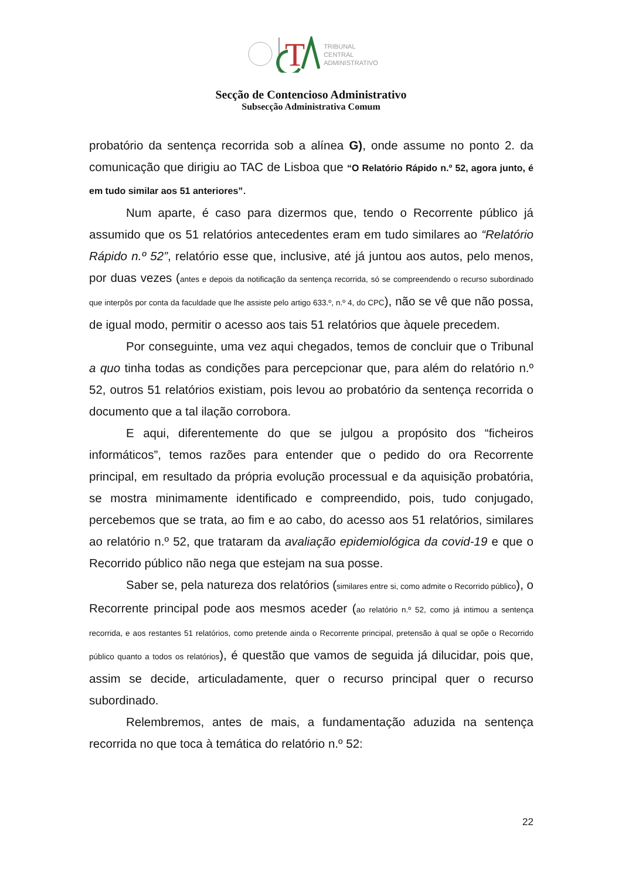T
TRIBUNAL
CENTRAL
ADMINISTRATIVO
Secção de Contencioso Administrativo
Subsecção Administrativa Comum
probatório da sentença recorrida sob a alínea G), onde assume no ponto 2. da comunicação que dirigiu ao TAC de Lisboa que “O Relatório Rápido n.º 52, agora junto, é em tudo similar aos 51 anteriores”.
Num aparte, é caso para dizermos que, tendo o Recorrente público já assumido que os 51 relatórios antecedentes eram em tudo similares ao “Relatório Rápido n.º 52”, relatório esse que, inclusive, até já juntou aos autos, pelo menos, por duas vezes (antes e depois da notificação da sentença recorrida, só se compreendendo o recurso subordinado que interpôs por conta da faculdade que lhe assiste pelo artigo 633.º, n.º 4, do CPC), não se vê que não possa, de igual modo, permitir o acesso aos tais 51 relatórios que àquele precedem.
Por conseguinte, uma vez aqui chegados, temos de concluir que o Tribunal a quo tinha todas as condições para percepcionar que, para além do relatório n.º 52, outros 51 relatórios existiam, pois levou ao probatório da sentença recorrida o documento que a tal ilação corrobora.
E aqui, diferentemente do que se julgou a propósito dos “ficheiros informáticos”, temos razões para entender que o pedido do ora Recorrente principal, em resultado da própria evolução processual e da aquisição probatória, se mostra minimamente identificado e compreendido, pois, tudo conjugado, percebemos que se trata, ao fim e ao cabo, do acesso aos 51 relatórios, similares ao relatório n.º 52, que trataram da avaliação epidemiológica da covid-19 e que o Recorrido público não nega que estejam na sua posse.
Saber se, pela natureza dos relatórios (similares entre si, como admite o Recorrido público), o Recorrente principal pode aos mesmos aceder (ao relatório n.º 52, como já intimou a sentença recorrida, e aos restantes 51 relatórios, como pretende ainda o Recorrente principal, pretensão à qual se opõe o Recorrido público quanto a todos os relatórios), é questão que vamos de seguida já dilucidar, pois que, assim se decide, articuladamente, quer o recurso principal quer o recurso subordinado.
Relembremos, antes de mais, a fundamentação aduzida na sentença recorrida no que toca à temática do relatório n.º 52:
22